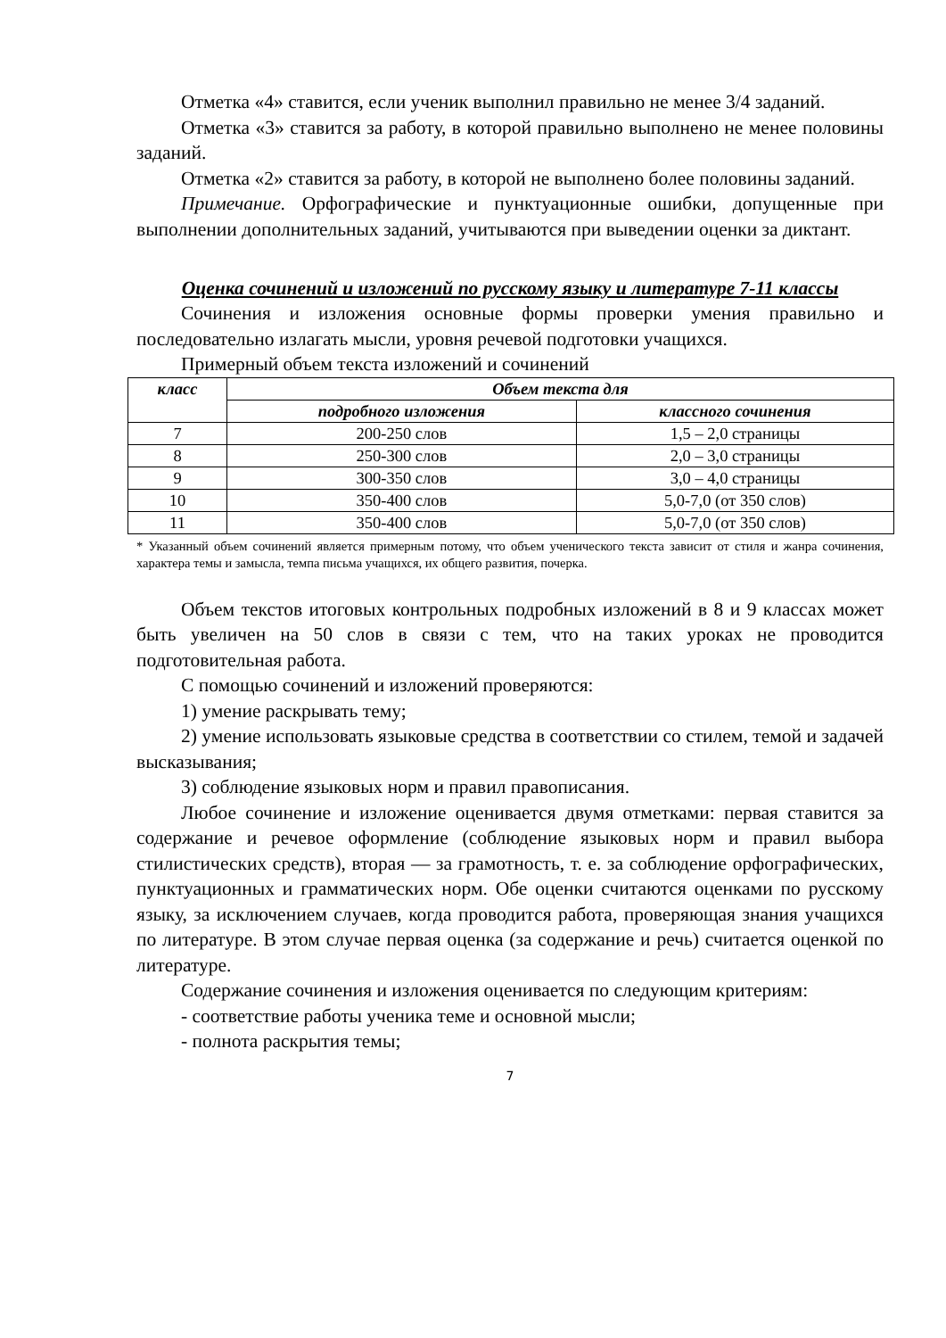Отметка «4» ставится, если ученик выполнил правильно не менее 3/4 заданий.
Отметка «3» ставится за работу, в которой правильно выполнено не менее половины заданий.
Отметка «2» ставится за работу, в которой не выполнено более половины заданий.
Примечание. Орфографические и пунктуационные ошибки, допущенные при выполнении дополнительных заданий, учитываются при выведении оценки за диктант.
Оценка сочинений и изложений по русскому языку и литературе 7-11 классы
Сочинения и изложения основные формы проверки умения правильно и последовательно излагать мысли, уровня речевой подготовки учащихся.
Примерный объем текста изложений и сочинений
| класс | Объем текста для | |
| --- | --- | --- |
| | подробного изложения | классного сочинения |
| 7 | 200-250 слов | 1,5 – 2,0 страницы |
| 8 | 250-300 слов | 2,0 – 3,0 страницы |
| 9 | 300-350 слов | 3,0 – 4,0 страницы |
| 10 | 350-400 слов | 5,0-7,0 (от 350 слов) |
| 11 | 350-400 слов | 5,0-7,0 (от 350 слов) |
* Указанный объем сочинений является примерным потому, что объем ученического текста зависит от стиля и жанра сочинения, характера темы и замысла, темпа письма учащихся, их общего развития, почерка.
Объем текстов итоговых контрольных подробных изложений в 8 и 9 классах может быть увеличен на 50 слов в связи с тем, что на таких уроках не проводится подготовительная работа.
С помощью сочинений и изложений проверяются:
1) умение раскрывать тему;
2) умение использовать языковые средства в соответствии со стилем, темой и задачей высказывания;
3) соблюдение языковых норм и правил правописания.
Любое сочинение и изложение оценивается двумя отметками: первая ставится за содержание и речевое оформление (соблюдение языковых норм и правил выбора стилистических средств), вторая — за грамотность, т. е. за соблюдение орфографических, пунктуационных и грамматических норм. Обе оценки считаются оценками по русскому языку, за исключением случаев, когда проводится работа, проверяющая знания учащихся по литературе. В этом случае первая оценка (за содержание и речь) считается оценкой по литературе.
Содержание сочинения и изложения оценивается по следующим критериям:
- соответствие работы ученика теме и основной мысли;
- полнота раскрытия темы;
7